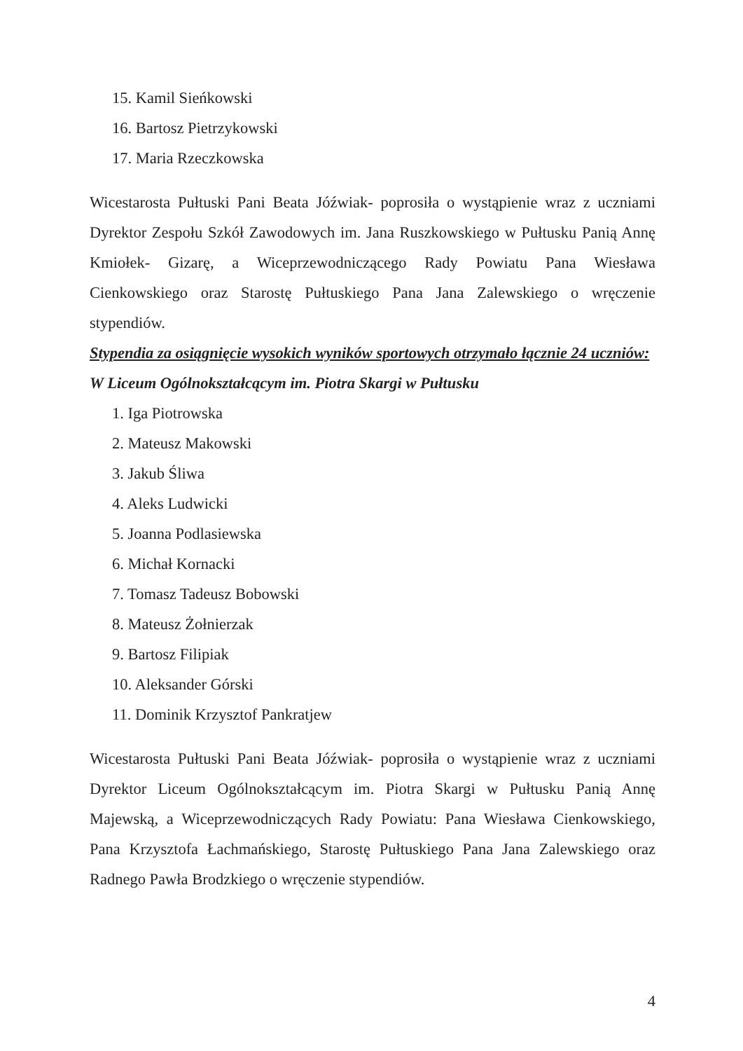15. Kamil Sieńkowski
16. Bartosz Pietrzykowski
17. Maria Rzeczkowska
Wicestarosta Pułtuski Pani Beata Jóźwiak- poprosiła o wystąpienie wraz z uczniami Dyrektor Zespołu Szkół Zawodowych im. Jana Ruszkowskiego w Pułtusku Panią Annę Kmiołek- Gizarę, a Wiceprzewodniczącego Rady Powiatu Pana Wiesława Cienkowskiego oraz Starostę Pułtuskiego Pana Jana Zalewskiego o wręczenie stypendiów.
Stypendia za osiągnięcie wysokich wyników sportowych otrzymało łącznie 24 uczniów:
W Liceum Ogólnokształcącym im. Piotra Skargi w Pułtusku
1. Iga Piotrowska
2. Mateusz Makowski
3. Jakub Śliwa
4. Aleks Ludwicki
5. Joanna Podlasiewska
6. Michał Kornacki
7. Tomasz Tadeusz Bobowski
8. Mateusz Żołnierzak
9. Bartosz Filipiak
10. Aleksander Górski
11. Dominik Krzysztof Pankratjew
Wicestarosta Pułtuski Pani Beata Jóźwiak- poprosiła o wystąpienie wraz z uczniami Dyrektor Liceum Ogólnokształcącym im. Piotra Skargi w Pułtusku Panią Annę Majewską, a Wiceprzewodniczących Rady Powiatu: Pana Wiesława Cienkowskiego, Pana Krzysztofa Łachmańskiego, Starostę Pułtuskiego Pana Jana Zalewskiego oraz Radnego Pawła Brodzkiego o wręczenie stypendiów.
4